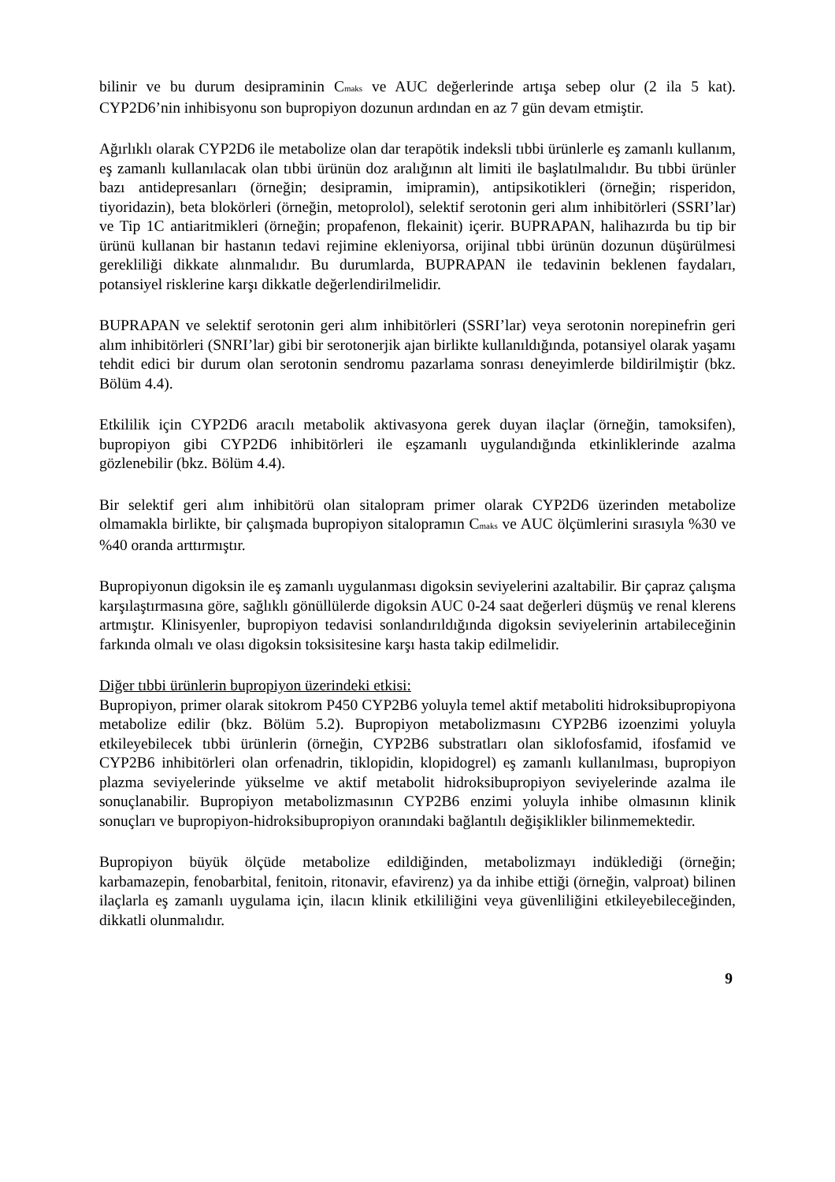bilinir ve bu durum desipraminin Cmaks ve AUC değerlerinde artışa sebep olur (2 ila 5 kat). CYP2D6’nin inhibisyonu son bupropiyon dozunun ardından en az 7 gün devam etmiştir.
Ağırlıklı olarak CYP2D6 ile metabolize olan dar terapötik indeksli tıbbi ürünlerle eş zamanlı kullanım, eş zamanlı kullanılacak olan tıbbi ürünün doz aralığının alt limiti ile başlatılmalıdır. Bu tıbbi ürünler bazı antidepresanları (örneğin; desipramin, imipramin), antipsikotikleri (örneğin; risperidon, tiyoridazin), beta blokörleri (örneğin, metoprolol), selektif serotonin geri alım inhibitörleri (SSRI’lar) ve Tip 1C antiaritmikleri (örneğin; propafenon, flekainit) içerir. BUPRAPAN, halihazırda bu tip bir ürünü kullanan bir hastanın tedavi rejimine ekleniyorsa, orijinal tıbbi ürünün dozunun düşürülmesi gerekliliği dikkate alınmalıdır. Bu durumlarda, BUPRAPAN ile tedavinin beklenen faydaları, potansiyel risklerine karşı dikkatle değerlendirilmelidir.
BUPRAPAN ve selektif serotonin geri alım inhibitörleri (SSRI’lar) veya serotonin norepinefrin geri alım inhibitörleri (SNRI’lar) gibi bir serotonerjik ajan birlikte kullanıldığında, potansiyel olarak yaşamı tehdit edici bir durum olan serotonin sendromu pazarlama sonrası deneyimlerde bildirilmiştir (bkz. Bölüm 4.4).
Etkililik için CYP2D6 aracılı metabolik aktivasyona gerek duyan ilaçlar (örneğin, tamoksifen), bupropiyon gibi CYP2D6 inhibitörleri ile eşzamanlı uygulandığında etkinliklerinde azalma gözlenebilir (bkz. Bölüm 4.4).
Bir selektif geri alım inhibitörü olan sitalopram primer olarak CYP2D6 üzerinden metabolize olmamakla birlikte, bir çalışmada bupropiyon sitalopramın Cmaks ve AUC ölçümlerini sırasıyla %30 ve %40 oranda arttırmıştır.
Bupropiyonun digoksin ile eş zamanlı uygulanması digoksin seviyelerini azaltabilir. Bir çapraz çalışma karşılaştırmasına göre, sağlıklı gönüllülerde digoksin AUC 0-24 saat değerleri düşmüş ve renal klerens artmıştır. Klinisyenler, bupropiyon tedavisi sonlandırıldığında digoksin seviyelerinin artabileceğinin farkında olmalı ve olası digoksin toksisitesine karşı hasta takip edilmelidir.
Diğer tıbbi ürünlerin bupropiyon üzerindeki etkisi:
Bupropiyon, primer olarak sitokrom P450 CYP2B6 yoluyla temel aktif metaboliti hidroksibupropiyona metabolize edilir (bkz. Bölüm 5.2). Bupropiyon metabolizmasını CYP2B6 izoenzimi yoluyla etkileyebilecek tıbbi ürünlerin (örneğin, CYP2B6 substratları olan siklofosfamid, ifosfamid ve CYP2B6 inhibitörleri olan orfenadrin, tiklopidin, klopidogrel) eş zamanlı kullanılması, bupropiyon plazma seviyelerinde yükselme ve aktif metabolit hidroksibupropiyon seviyelerinde azalma ile sonuçlanabilir. Bupropiyon metabolizmasının CYP2B6 enzimi yoluyla inhibe olmasının klinik sonuçları ve bupropiyon-hidroksibupropiyon oranındaki bağlantılı değişiklikler bilinmemektedir.
Bupropiyon büyük ölçüde metabolize edildiğinden, metabolizmayı indüklediği (örneğin; karbamazepin, fenobarbital, fenitoin, ritonavir, efavirenz) ya da inhibe ettiği (örneğin, valproat) bilinen ilaçlarla eş zamanlı uygulama için, ilacın klinik etkililiğini veya güvenliliğini etkileyebileceğinden, dikkatli olunmalıdır.
9